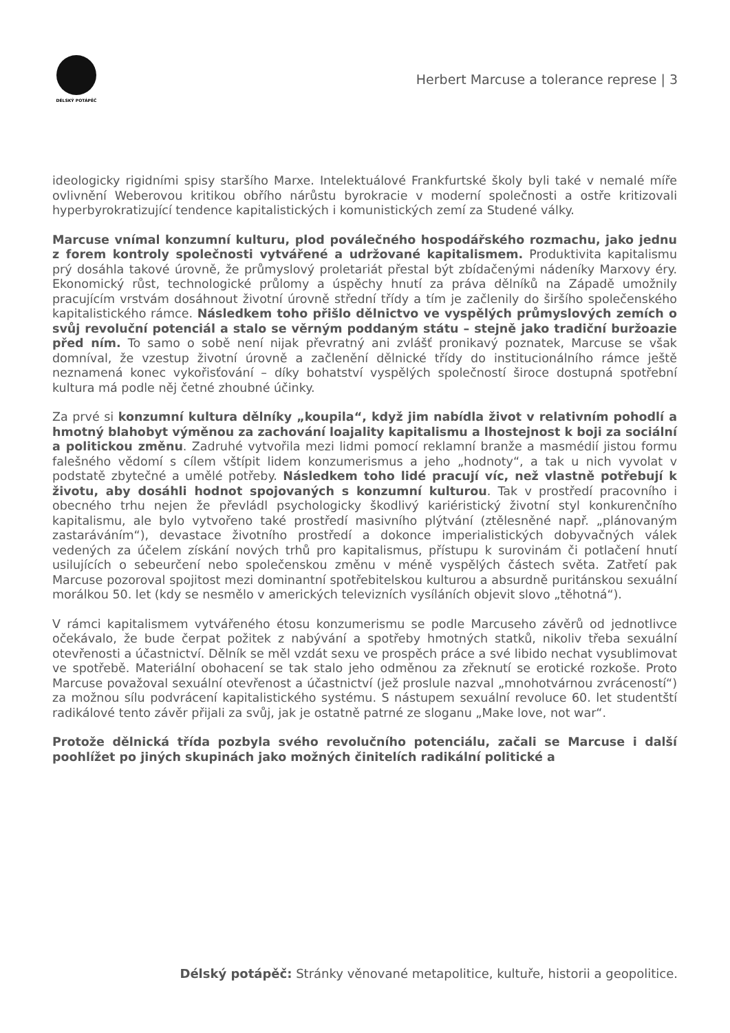DÉLSKÝ POTÁPĚČ
Herbert Marcuse a tolerance represe | 3
ideologicky rigidními spisy staršího Marxe. Intelektuálové Frankfurtské školy byli také v nemalé míře ovlivnění Weberovou kritikou obřího nárůstu byrokracie v moderní společnosti a ostře kritizovali hyperbyrokratizující tendence kapitalistických i komunistických zemí za Studené války.
Marcuse vnímal konzumní kulturu, plod poválečného hospodářského rozmachu, jako jednu z forem kontroly společnosti vytvářené a udržované kapitalismem. Produktivita kapitalismu prý dosáhla takové úrovně, že průmyslový proletariát přestal být zbídačenými nádeníky Marxovy éry. Ekonomický růst, technologické průlomy a úspěchy hnutí za práva dělníků na Západě umožnily pracujícím vrstvám dosáhnout životní úrovně střední třídy a tím je začlenily do širšího společenského kapitalistického rámce. Následkem toho přišlo dělnictvo ve vyspělých průmyslových zemích o svůj revoluční potenciál a stalo se věrným poddaným státu – stejně jako tradiční buržoazie před ním. To samo o sobě není nijak převratný ani zvlášť pronikavý poznatek, Marcuse se však domníval, že vzestup životní úrovně a začlenění dělnické třídy do institucionálního rámce ještě neznamená konec vykořisťování – díky bohatství vyspělých společností široce dostupná spotřební kultura má podle něj četné zhoubné účinky.
Za prvé si konzumní kultura dělníky „koupila“, když jim nabídla život v relativním pohodlí a hmotný blahobyt výměnou za zachování loajality kapitalismu a lhostejnost k boji za sociální a politickou změnu. Zadruhé vytvořila mezi lidmi pomocí reklamní branže a masmédií jistou formu falešného vědomí s cílem vštípit lidem konzumerismus a jeho „hodnoty“, a tak u nich vyvolat v podstatě zbytečné a umělé potřeby. Následkem toho lidé pracují víc, než vlastně potřebují k životu, aby dosáhli hodnot spojovaných s konzumní kulturou. Tak v prostředí pracovního i obecného trhu nejen že převládl psychologicky škodlivý kariéristický životní styl konkurenčního kapitalismu, ale bylo vytvořeno také prostředí masivního plýtvání (ztělesněné např. „plánovaným zastaráváním“), devastace životního prostředí a dokonce imperialistických dobyvačných válek vedených za účelem získání nových trhů pro kapitalismus, přístupu k surovinám či potlačení hnutí usilujících o sebeurčení nebo společenskou změnu v méně vyspělých částech světa. Zatřetí pak Marcuse pozoroval spojitost mezi dominantní spotřebitelskou kulturou a absurdně puritánskou sexuální morálkou 50. let (kdy se nesmělo v amerických televizních vysíláních objevit slovo „těhotná“).
V rámci kapitalismem vytvářeného étosu konzumerismu se podle Marcuseho závěrů od jednotlivce očekávalo, že bude čerpat požitek z nabývání a spotřeby hmotných statků, nikoliv třeba sexuální otevřenosti a účastnictví. Dělník se měl vzdát sexu ve prospěch práce a své libido nechat vysublimovat ve spotřebě. Materiální obohacení se tak stalo jeho odměnou za zřeknutí se erotické rozkoše. Proto Marcuse považoval sexuální otevřenost a účastnictví (jež proslule nazval „mnohotvárnou zvráceností“) za možnou sílu podvrácení kapitalistického systému. S nástupem sexuální revoluce 60. let studentští radikálové tento závěr přijali za svůj, jak je ostatně patrné ze sloganu „Make love, not war“.
Protože dělnická třída pozbyla svého revolučního potenciálu, začali se Marcuse i další poohlížet po jiných skupinách jako možných činitelích radikální politické a
Délský potápěč: Stránky věnované metapolitice, kultuře, historii a geopolitice.